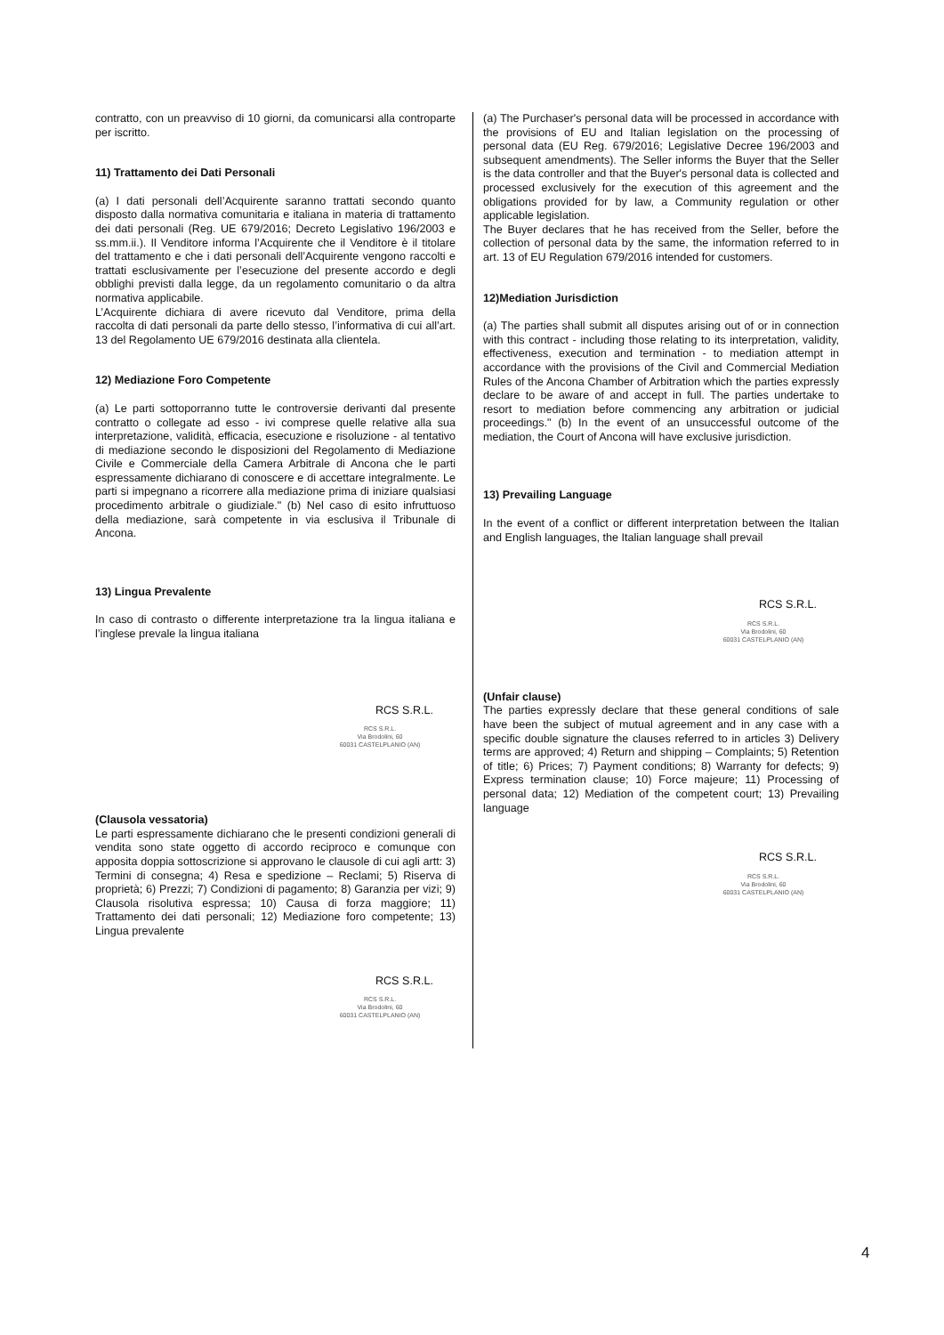contratto, con un preavviso di 10 giorni, da comunicarsi alla controparte per iscritto.
11) Trattamento dei Dati Personali
(a) I dati personali dell’Acquirente saranno trattati secondo quanto disposto dalla normativa comunitaria e italiana in materia di trattamento dei dati personali (Reg. UE 679/2016; Decreto Legislativo 196/2003 e ss.mm.ii.). Il Venditore informa l’Acquirente che il Venditore è il titolare del trattamento e che i dati personali dell’Acquirente vengono raccolti e trattati esclusivamente per l’esecuzione del presente accordo e degli obblighi previsti dalla legge, da un regolamento comunitario o da altra normativa applicabile.
L’Acquirente dichiara di avere ricevuto dal Venditore, prima della raccolta di dati personali da parte dello stesso, l’informativa di cui all’art. 13 del Regolamento UE 679/2016 destinata alla clientela.
12) Mediazione Foro Competente
(a) Le parti sottoporranno tutte le controversie derivanti dal presente contratto o collegate ad esso - ivi comprese quelle relative alla sua interpretazione, validità, efficacia, esecuzione e risoluzione - al tentativo di mediazione secondo le disposizioni del Regolamento di Mediazione Civile e Commerciale della Camera Arbitrale di Ancona che le parti espressamente dichiarano di conoscere e di accettare integralmente. Le parti si impegnano a ricorrere alla mediazione prima di iniziare qualsiasi procedimento arbitrale o giudiziale." (b) Nel caso di esito infruttuoso della mediazione, sarà competente in via esclusiva il Tribunale di Ancona.
13) Lingua Prevalente
In caso di contrasto o differente interpretazione tra la lingua italiana e l’inglese prevale la lingua italiana
RCS S.R.L.
RCS S.R.L.
Via Brodolini, 60
60031 CASTELPLANIO (AN)
(Clausola vessatoria)
Le parti espressamente dichiarano che le presenti condizioni generali di vendita sono state oggetto di accordo reciproco e comunque con apposita doppia sottoscrizione si approvano le clausole di cui agli artt: 3) Termini di consegna; 4) Resa e spedizione – Reclami; 5) Riserva di proprietà; 6) Prezzi; 7) Condizioni di pagamento; 8) Garanzia per vizi; 9) Clausola risolutiva espressa; 10) Causa di forza maggiore; 11) Trattamento dei dati personali; 12) Mediazione foro competente; 13) Lingua prevalente
RCS S.R.L.
RCS S.R.L.
Via Brodolini, 60
60031 CASTELPLANIO (AN)
(a) The Purchaser's personal data will be processed in accordance with the provisions of EU and Italian legislation on the processing of personal data (EU Reg. 679/2016; Legislative Decree 196/2003 and subsequent amendments). The Seller informs the Buyer that the Seller is the data controller and that the Buyer's personal data is collected and processed exclusively for the execution of this agreement and the obligations provided for by law, a Community regulation or other applicable legislation.
The Buyer declares that he has received from the Seller, before the collection of personal data by the same, the information referred to in art. 13 of EU Regulation 679/2016 intended for customers.
12)Mediation Jurisdiction
(a) The parties shall submit all disputes arising out of or in connection with this contract - including those relating to its interpretation, validity, effectiveness, execution and termination - to mediation attempt in accordance with the provisions of the Civil and Commercial Mediation Rules of the Ancona Chamber of Arbitration which the parties expressly declare to be aware of and accept in full. The parties undertake to resort to mediation before commencing any arbitration or judicial proceedings." (b) In the event of an unsuccessful outcome of the mediation, the Court of Ancona will have exclusive jurisdiction.
13) Prevailing Language
In the event of a conflict or different interpretation between the Italian and English languages, the Italian language shall prevail
RCS S.R.L.
RCS S.R.L.
Via Brodolini, 60
60031 CASTELPLANIO (AN)
(Unfair clause)
The parties expressly declare that these general conditions of sale have been the subject of mutual agreement and in any case with a specific double signature the clauses referred to in articles 3) Delivery terms are approved; 4) Return and shipping – Complaints; 5) Retention of title; 6) Prices; 7) Payment conditions; 8) Warranty for defects; 9) Express termination clause; 10) Force majeure; 11) Processing of personal data; 12) Mediation of the competent court; 13) Prevailing language
RCS S.R.L.
RCS S.R.L.
Via Brodolini, 60
60031 CASTELPLANIO (AN)
4